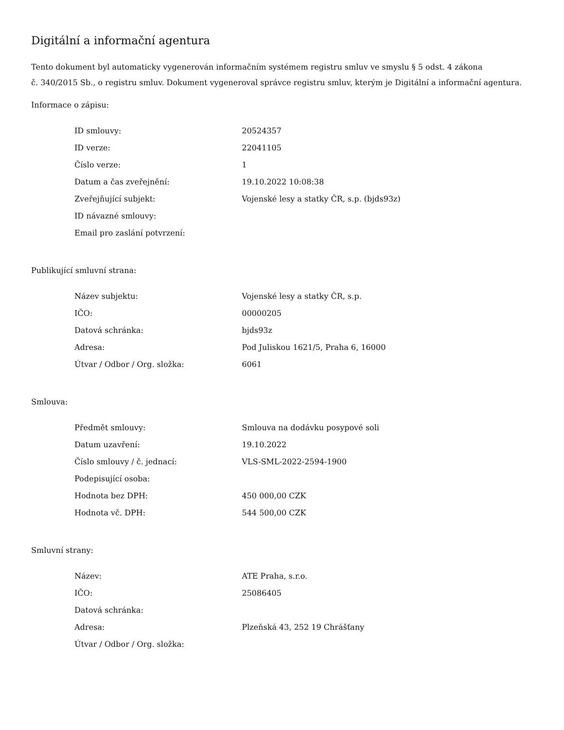Digitální a informační agentura
Tento dokument byl automaticky vygenerován informačním systémem registru smluv ve smyslu § 5 odst. 4 zákona
č. 340/2015 Sb., o registru smluv. Dokument vygeneroval správce registru smluv, kterým je Digitální a informační agentura.
Informace o zápisu:
| ID smlouvy: | 20524357 |
| ID verze: | 22041105 |
| Číslo verze: | 1 |
| Datum a čas zveřejnění: | 19.10.2022 10:08:38 |
| Zveřejňující subjekt: | Vojenské lesy a statky ČR, s.p. (bjds93z) |
| ID návazné smlouvy: | |
| Email pro zaslání potvrzení: | |
Publikující smluvní strana:
| Název subjektu: | Vojenské lesy a statky ČR, s.p. |
| IČO: | 00000205 |
| Datová schránka: | bjds93z |
| Adresa: | Pod Juliskou 1621/5, Praha 6, 16000 |
| Útvar / Odbor / Org. složka: | 6061 |
Smlouva:
| Předmět smlouvy: | Smlouva na dodávku posypové soli |
| Datum uzavření: | 19.10.2022 |
| Číslo smlouvy / č. jednací: | VLS-SML-2022-2594-1900 |
| Podepisující osoba: | |
| Hodnota bez DPH: | 450 000,00 CZK |
| Hodnota vč. DPH: | 544 500,00 CZK |
Smluvní strany:
| Název: | ATE Praha, s.r.o. |
| IČO: | 25086405 |
| Datová schránka: | |
| Adresa: | Plzeňská 43, 252 19 Chrášťany |
| Útvar / Odbor / Org. složka: | |